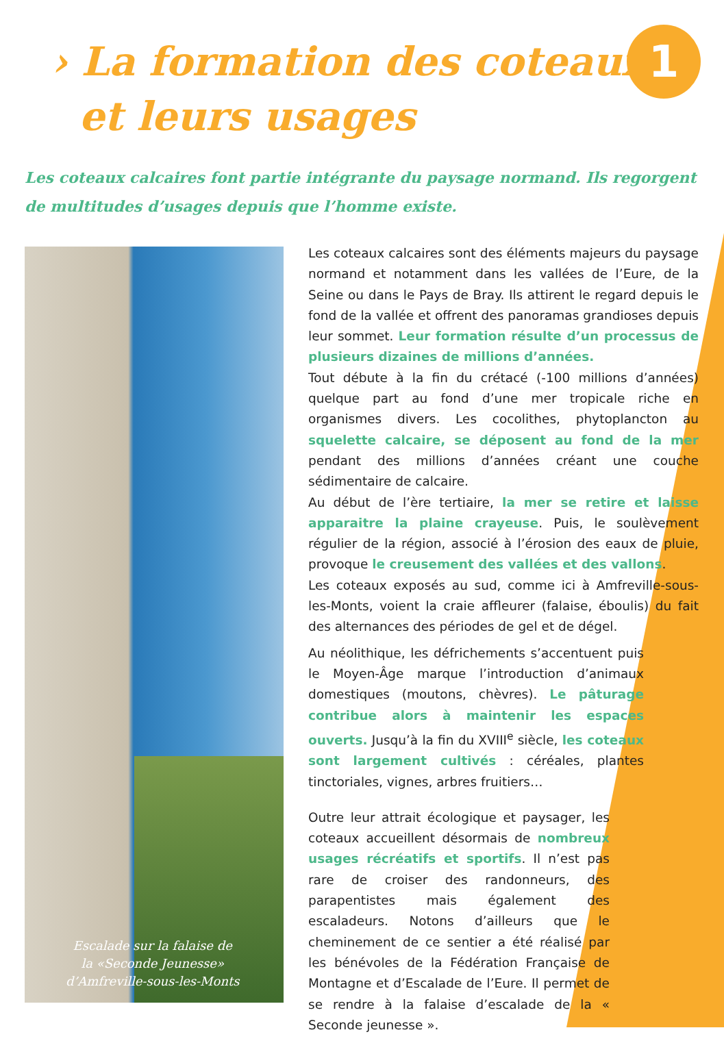› La formation des coteaux
et leurs usages
1
Les coteaux calcaires font partie intégrante du paysage normand. Ils regorgent de multitudes d’usages depuis que l’homme existe.
Escalade sur la falaise de
la «Seconde Jeunesse»
d’Amfreville-sous-les-Monts
Les coteaux calcaires sont des éléments majeurs du paysage normand et notamment dans les vallées de l’Eure, de la Seine ou dans le Pays de Bray. Ils attirent le regard depuis le fond de la vallée et offrent des panoramas grandioses depuis leur sommet. Leur formation résulte d’un processus de plusieurs dizaines de millions d’années.
Tout débute à la fin du crétacé (-100 millions d’années) quelque part au fond d’une mer tropicale riche en organismes divers. Les cocolithes, phytoplancton au squelette calcaire, se déposent au fond de la mer pendant des millions d’années créant une couche sédimentaire de calcaire.
Au début de l’ère tertiaire, la mer se retire et laisse apparaitre la plaine crayeuse. Puis, le soulèvement régulier de la région, associé à l’érosion des eaux de pluie, provoque le creusement des vallées et des vallons.
Les coteaux exposés au sud, comme ici à Amfreville-sous-les-Monts, voient la craie affleurer (falaise, éboulis) du fait des alternances des périodes de gel et de dégel.
Au néolithique, les défrichements s’accentuent puis le Moyen-Âge marque l’introduction d’animaux domestiques (moutons, chèvres). Le pâturage contribue alors à maintenir les espaces ouverts. Jusqu’à la fin du XVIII<sup>e</sup> siècle, les coteaux sont largement cultivés : céréales, plantes tinctoriales, vignes, arbres fruitiers…
Outre leur attrait écologique et paysager, les coteaux accueillent désormais de nombreux usages récréatifs et sportifs. Il n’est pas rare de croiser des randonneurs, des parapentistes mais également des escaladeurs. Notons d’ailleurs que le cheminement de ce sentier a été réalisé par les bénévoles de la Fédération Française de Montagne et d’Escalade de l’Eure. Il permet de se rendre à la falaise d’escalade de la « Seconde jeunesse ».